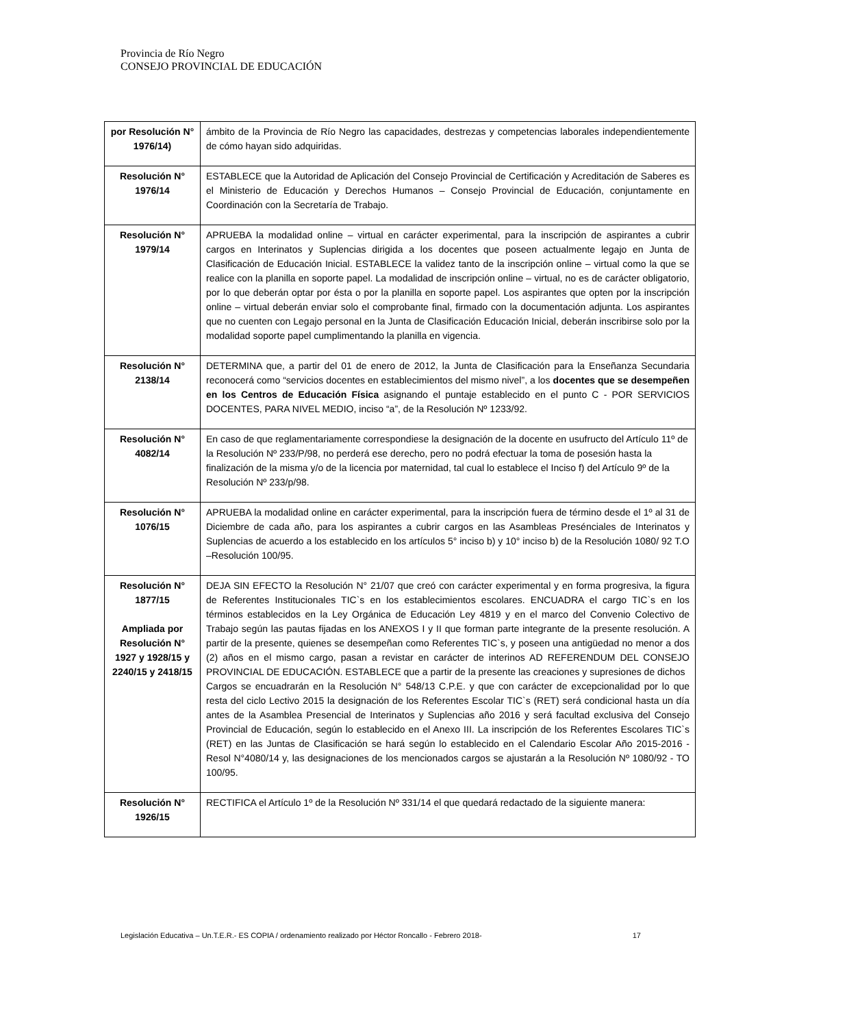Provincia de Río Negro
CONSEJO PROVINCIAL DE EDUCACIÓN
| por Resolución N° 1976/14) | ámbito de la Provincia de Río Negro las capacidades, destrezas y competencias laborales independientemente de cómo hayan sido adquiridas. |
| Resolución N° 1976/14 | ESTABLECE que la Autoridad de Aplicación del Consejo Provincial de Certificación y Acreditación de Saberes es el Ministerio de Educación y Derechos Humanos – Consejo Provincial de Educación, conjuntamente en Coordinación con la Secretaría de Trabajo. |
| Resolución N° 1979/14 | APRUEBA la modalidad online – virtual en carácter experimental, para la inscripción de aspirantes a cubrir cargos en Interinatos y Suplencias dirigida a los docentes que poseen actualmente legajo en Junta de Clasificación de Educación Inicial. ESTABLECE la validez tanto de la inscripción online – virtual como la que se realice con la planilla en soporte papel. La modalidad de inscripción online – virtual, no es de carácter obligatorio, por lo que deberán optar por ésta o por la planilla en soporte papel. Los aspirantes que opten por la inscripción online – virtual deberán enviar solo el comprobante final, firmado con la documentación adjunta. Los aspirantes que no cuenten con Legajo personal en la Junta de Clasificación Educación Inicial, deberán inscribirse solo por la modalidad soporte papel cumplimentando la planilla en vigencia. |
| Resolución N° 2138/14 | DETERMINA que, a partir del 01 de enero de 2012, la Junta de Clasificación para la Enseñanza Secundaria reconocerá como “servicios docentes en establecimientos del mismo nivel”, a los docentes que se desempeñen en los Centros de Educación Física asignando el puntaje establecido en el punto C - POR SERVICIOS DOCENTES, PARA NIVEL MEDIO, inciso “a”, de la Resolución Nº 1233/92. |
| Resolución N° 4082/14 | En caso de que reglamentariamente correspondiese la designación de la docente en usufructo del Artículo 11º de la Resolución Nº 233/P/98, no perderá ese derecho, pero no podrá efectuar la toma de posesión hasta la finalización de la misma y/o de la licencia por maternidad, tal cual lo establece el Inciso f) del Artículo 9º de la Resolución Nº 233/p/98. |
| Resolución N° 1076/15 | APRUEBA la modalidad online en carácter experimental, para la inscripción fuera de término desde el 1º al 31 de Diciembre de cada año, para los aspirantes a cubrir cargos en las Asambleas Presénciales de Interinatos y Suplencias de acuerdo a los establecido en los artículos 5° inciso b) y 10° inciso b) de la Resolución 1080/ 92 T.O –Resolución 100/95. |
| Resolución N° 1877/15 Ampliada por Resolución N° 1927 y 1928/15 y 2240/15 y 2418/15 | DEJA SIN EFECTO la Resolución N° 21/07 que creó con carácter experimental y en forma progresiva, la figura de Referentes Institucionales TIC`s en los establecimientos escolares. ENCUADRA el cargo TIC`s en los términos establecidos en la Ley Orgánica de Educación Ley 4819 y en el marco del Convenio Colectivo de Trabajo según las pautas fijadas en los ANEXOS I y II que forman parte integrante de la presente resolución. A partir de la presente, quienes se desempeñan como Referentes TIC`s, y poseen una antigüedad no menor a dos (2) años en el mismo cargo, pasan a revistar en carácter de interinos AD REFERENDUM DEL CONSEJO PROVINCIAL DE EDUCACIÓN. ESTABLECE que a partir de la presente las creaciones y supresiones de dichos Cargos se encuadrarán en la Resolución N° 548/13 C.P.E. y que con carácter de excepcionalidad por lo que resta del ciclo Lectivo 2015 la designación de los Referentes Escolar TIC`s (RET) será condicional hasta un día antes de la Asamblea Presencial de Interinatos y Suplencias año 2016 y será facultad exclusiva del Consejo Provincial de Educación, según lo establecido en el Anexo III. La inscripción de los Referentes Escolares TIC`s (RET) en las Juntas de Clasificación se hará según lo establecido en el Calendario Escolar Año 2015-2016 - Resol N°4080/14 y, las designaciones de los mencionados cargos se ajustarán a la Resolución Nº 1080/92 - TO 100/95. |
| Resolución N° 1926/15 | RECTIFICA el Artículo 1º de la Resolución Nº 331/14 el que quedará redactado de la siguiente manera: |
Legislación Educativa – Un.T.E.R.- ES COPIA / ordenamiento realizado por Héctor Roncallo - Febrero 2018- 17